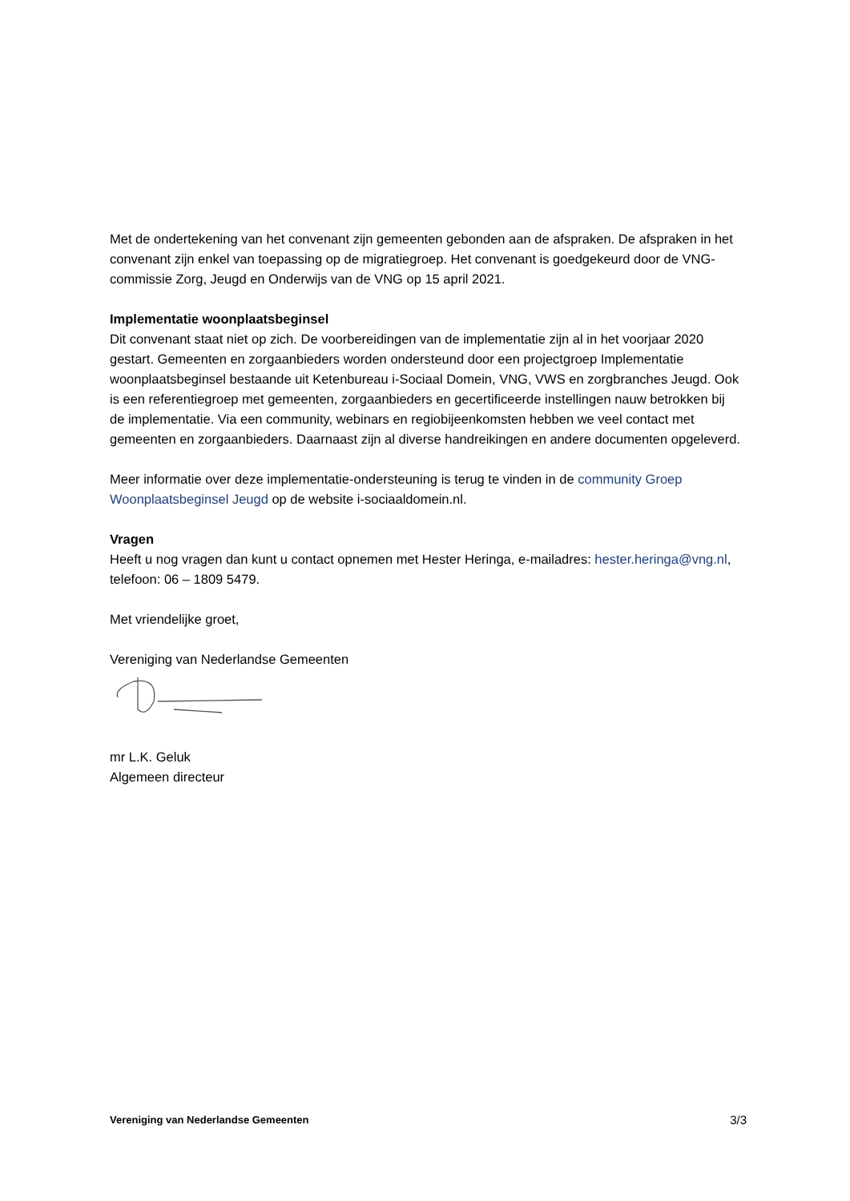Met de ondertekening van het convenant zijn gemeenten gebonden aan de afspraken. De afspraken in het convenant zijn enkel van toepassing op de migratiegroep. Het convenant is goedgekeurd door de VNG-commissie Zorg, Jeugd en Onderwijs van de VNG op 15 april 2021.
Implementatie woonplaatsbeginsel
Dit convenant staat niet op zich. De voorbereidingen van de implementatie zijn al in het voorjaar 2020 gestart. Gemeenten en zorgaanbieders worden ondersteund door een projectgroep Implementatie woonplaatsbeginsel bestaande uit Ketenbureau i-Sociaal Domein, VNG, VWS en zorgbranches Jeugd. Ook is een referentiegroep met gemeenten, zorgaanbieders en gecertificeerde instellingen nauw betrokken bij de implementatie. Via een community, webinars en regiobijeenkomsten hebben we veel contact met gemeenten en zorgaanbieders. Daarnaast zijn al diverse handreikingen en andere documenten opgeleverd.
Meer informatie over deze implementatie-ondersteuning is terug te vinden in de community Groep Woonplaatsbeginsel Jeugd op de website i-sociaaldomein.nl.
Vragen
Heeft u nog vragen dan kunt u contact opnemen met Hester Heringa, e-mailadres: hester.heringa@vng.nl, telefoon: 06 – 1809 5479.
Met vriendelijke groet,
Vereniging van Nederlandse Gemeenten
mr L.K. Geluk
Algemeen directeur
Vereniging van Nederlandse Gemeenten 3/3